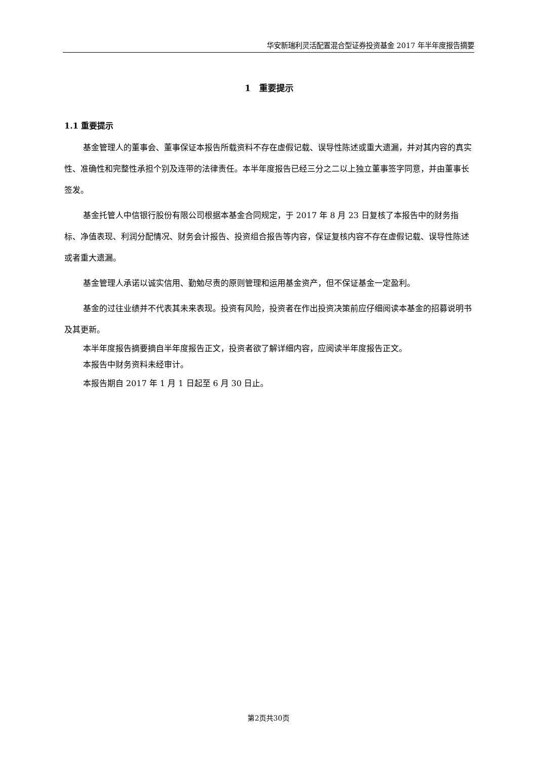华安新瑞利灵活配置混合型证券投资基金 2017 年半年度报告摘要
1　重要提示
1.1 重要提示
基金管理人的董事会、董事保证本报告所载资料不存在虚假记载、误导性陈述或重大遗漏，并对其内容的真实性、准确性和完整性承担个别及连带的法律责任。本半年度报告已经三分之二以上独立董事签字同意，并由董事长签发。
基金托管人中信银行股份有限公司根据本基金合同规定，于 2017 年 8 月 23 日复核了本报告中的财务指标、净值表现、利润分配情况、财务会计报告、投资组合报告等内容，保证复核内容不存在虚假记载、误导性陈述或者重大遗漏。
基金管理人承诺以诚实信用、勤勉尽责的原则管理和运用基金资产，但不保证基金一定盈利。
基金的过往业绩并不代表其未来表现。投资有风险，投资者在作出投资决策前应仔细阅读本基金的招募说明书及其更新。
本半年度报告摘要摘自半年度报告正文，投资者欲了解详细内容，应阅读半年度报告正文。
本报告中财务资料未经审计。
本报告期自 2017 年 1 月 1 日起至 6 月 30 日止。
第2页共30页